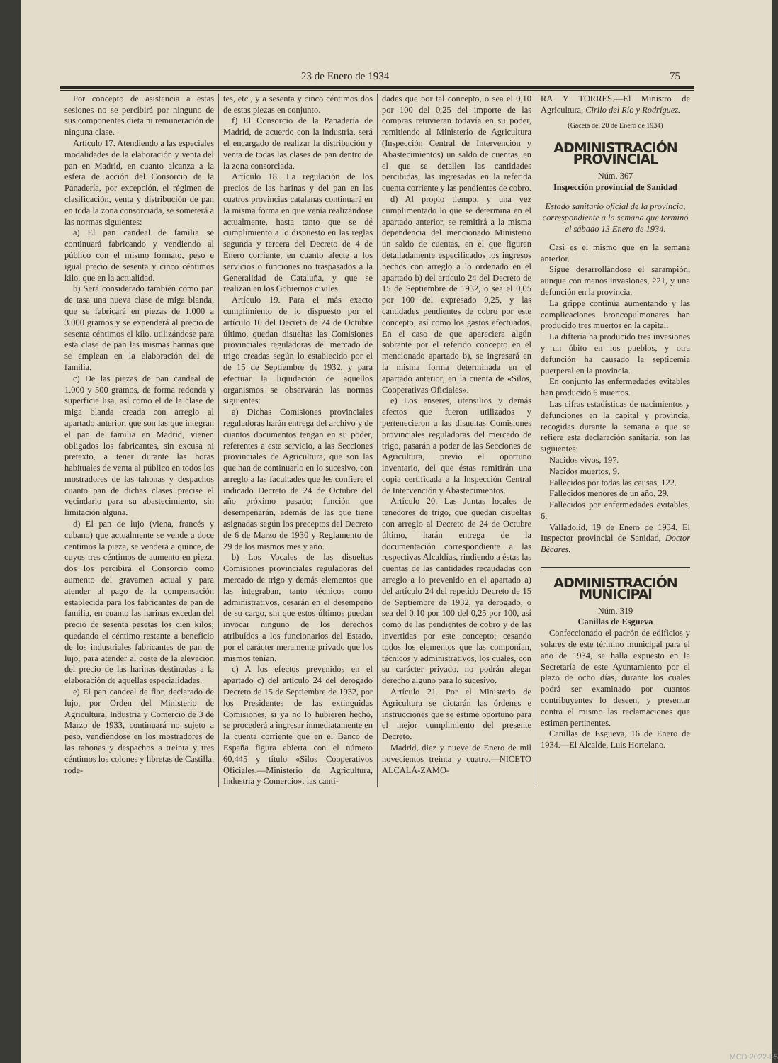23 de Enero de 1934 75
Por concepto de asistencia a estas sesiones no se percibirá por ninguno de sus componentes dieta ni remuneración de ninguna clase.
Artículo 17. Atendiendo a las especiales modalidades de la elaboración y venta del pan en Madrid, en cuanto alcanza a la esfera de acción del Consorcio de la Panadería, por excepción, el régimen de clasificación, venta y distribución de pan en toda la zona consorciada, se someterá a las normas siguientes:
a) El pan candeal de familia se continuará fabricando y vendiendo al público con el mismo formato, peso e igual precio de sesenta y cinco céntimos kilo, que en la actualidad.
b) Será considerado también como pan de tasa una nueva clase de miga blanda, que se fabricará en piezas de 1.000 a 3.000 gramos y se expenderá al precio de sesenta céntimos el kilo, utilizándose para esta clase de pan las mismas harinas que se emplean en la elaboración del de familia.
c) De las piezas de pan candeal de 1.000 y 500 gramos, de forma redonda y superficie lisa, así como el de la clase de miga blanda creada con arreglo al apartado anterior, que son las que integran el pan de familia en Madrid, vienen obligados los fabricantes, sin excusa ni pretexto, a tener durante las horas habituales de venta al público en todos los mostradores de las tahonas y despachos cuanto pan de dichas clases precise el vecindario para su abastecimiento, sin limitación alguna.
d) El pan de lujo (viena, francés y cubano) que actualmente se vende a doce centimos la pieza, se venderá a quince, de cuyos tres céntimos de aumento en pieza, dos los percibirá el Consorcio como aumento del gravamen actual y para atender al pago de la compensación establecida para los fabricantes de pan de familia, en cuanto las harinas excedan del precio de sesenta pesetas los cien kilos; quedando el céntimo restante a beneficio de los industriales fabricantes de pan de lujo, para atender al coste de la elevación del precio de las harinas destinadas a la elaboración de aquellas especialidades.
e) El pan candeal de flor, declarado de lujo, por Orden del Ministerio de Agricultura, Industria y Comercio de 3 de Marzo de 1933, continuará no sujeto a peso, vendiéndose en los mostradores de las tahonas y despachos a treinta y tres céntimos los colones y libretas de Castilla, rode-
tes, etc., y a sesenta y cinco céntimos dos de estas piezas en conjunto.
f) El Consorcio de la Panadería de Madrid, de acuerdo con la industria, será el encargado de realizar la distribución y venta de todas las clases de pan dentro de la zona consorciada.
Artículo 18. La regulación de los precios de las harinas y del pan en las cuatros provincias catalanas continuará en la misma forma en que venía realizándose actualmente, hasta tanto que se dé cumplimiento a lo dispuesto en las reglas segunda y tercera del Decreto de 4 de Enero corriente, en cuanto afecte a los servicios o funciones no traspasados a la Generalidad de Cataluña, y que se realizan en los Gobiernos civiles.
Artículo 19. Para el más exacto cumplimiento de lo dispuesto por el artículo 10 del Decreto de 24 de Octubre último, quedan disueltas las Comisiones provinciales reguladoras del mercado de trigo creadas según lo establecido por el de 15 de Septiembre de 1932, y para efectuar la liquidación de aquellos organismos se observarán las normas siguientes:
a) Dichas Comisiones provinciales reguladoras harán entrega del archivo y de cuantos documentos tengan en su poder, referentes a este servicio, a las Secciones provinciales de Agricultura, que son las que han de continuarlo en lo sucesivo, con arreglo a las facultades que les confiere el indicado Decreto de 24 de Octubre del año próximo pasado; función que desempeñarán, además de las que tiene asignadas según los preceptos del Decreto de 6 de Marzo de 1930 y Reglamento de 29 de los mismos mes y año.
b) Los Vocales de las disueltas Comisiones provinciales reguladoras del mercado de trigo y demás elementos que las integraban, tanto técnicos como administrativos, cesarán en el desempeño de su cargo, sin que estos últimos puedan invocar ninguno de los derechos atribuídos a los funcionarios del Estado, por el carácter meramente privado que los mismos tenían.
c) A los efectos prevenidos en el apartado c) del artículo 24 del derogado Decreto de 15 de Septiembre de 1932, por los Presidentes de las extinguidas Comisiones, si ya no lo hubieren hecho, se procederá a ingresar inmediatamente en la cuenta corriente que en el Banco de España figura abierta con el número 60.445 y título «Silos Cooperativos Oficiales.—Ministerio de Agricultura, Industria y Comercio», las canti-
dades que por tal concepto, o sea el 0,10 por 100 del 0,25 del importe de las compras retuvieran todavía en su poder, remitiendo al Ministerio de Agricultura (Inspección Central de Intervención y Abastecimientos) un saldo de cuentas, en el que se detallen las cantidades percibidas, las ingresadas en la referida cuenta corriente y las pendientes de cobro.
d) Al propio tiempo, y una vez cumplimentado lo que se determina en el apartado anterior, se remitirá a la misma dependencia del mencionado Ministerio un saldo de cuentas, en el que figuren detalladamente especificados los ingresos hechos con arreglo a lo ordenado en el apartado b) del artículo 24 del Decreto de 15 de Septiembre de 1932, o sea el 0,05 por 100 del expresado 0,25, y las cantidades pendientes de cobro por este concepto, así como los gastos efectuados. En el caso de que apareciera algún sobrante por el referido concepto en el mencionado apartado b), se ingresará en la misma forma determinada en el apartado anterior, en la cuenta de «Silos, Cooperativas Oficiales».
e) Los enseres, utensilios y demás efectos que fueron utilizados y pertenecieron a las disueltas Comisiones provinciales reguladoras del mercado de trigo, pasarán a poder de las Secciones de Agricultura, previo el oportuno inventario, del que éstas remitirán una copia certificada a la Inspección Central de Intervención y Abastecimientos.
Artículo 20. Las Juntas locales de tenedores de trigo, que quedan disueltas con arreglo al Decreto de 24 de Octubre último, harán entrega de la documentación correspondiente a las respectivas Alcaldías, rindiendo a éstas las cuentas de las cantidades recaudadas con arreglo a lo prevenido en el apartado a) del artículo 24 del repetido Decreto de 15 de Septiembre de 1932, ya derogado, o sea del 0,10 por 100 del 0,25 por 100, así como de las pendientes de cobro y de las invertidas por este concepto; cesando todos los elementos que las componían, técnicos y administrativos, los cuales, con su carácter privado, no podrán alegar derecho alguno para lo sucesivo.
Artículo 21. Por el Ministerio de Agricultura se dictarán las órdenes e instrucciones que se estime oportuno para el mejor cumplimiento del presente Decreto.
Madrid, diez y nueve de Enero de mil novecientos treinta y cuatro.—NICETO ALCALÁ-ZAMO-
RA Y TORRES.—El Ministro de Agricultura, Cirilo del Río y Rodríguez.
(Gaceta del 20 de Enero de 1934)
ADMINISTRACIÓN PROVINCIAL
Núm. 367
Inspección provincial de Sanidad
Estado sanitario oficial de la provincia, correspondiente a la semana que terminó el sábado 13 Enero de 1934.
Casi es el mismo que en la semana anterior.
Sigue desarrollándose el sarampión, aunque con menos invasiones, 221, y una defunción en la provincia.
La grippe continúa aumentando y las complicaciones broncopulmonares han producido tres muertos en la capital.
La difteria ha producido tres invasiones y un óbito en los pueblos, y otra defunción ha causado la septicemia puerperal en la provincia.
En conjunto las enfermedades evitables han producido 6 muertos.
Las cifras estadísticas de nacimientos y defunciones en la capital y provincia, recogidas durante la semana a que se refiere esta declaración sanitaria, son las siguientes:
Nacidos vivos, 197.
Nacidos muertos, 9.
Fallecidos por todas las causas, 122.
Fallecidos menores de un año, 29.
Fallecidos por enfermedades evitables, 6.
Valladolid, 19 de Enero de 1934. El Inspector provincial de Sanidad, Doctor Bécares.
ADMINISTRACIÓN MUNICIPAl
Núm. 319
Canillas de Esgueva
Confeccionado el padrón de edificios y solares de este término municipal para el año de 1934, se halla expuesto en la Secretaría de este Ayuntamiento por el plazo de ocho días, durante los cuales podrá ser examinado por cuantos contribuyentes lo deseen, y presentar contra el mismo las reclamaciones que estimen pertinentes.
Canillas de Esgueva, 16 de Enero de 1934.—El Alcalde, Luis Hortelano.
MCD 2022-L5